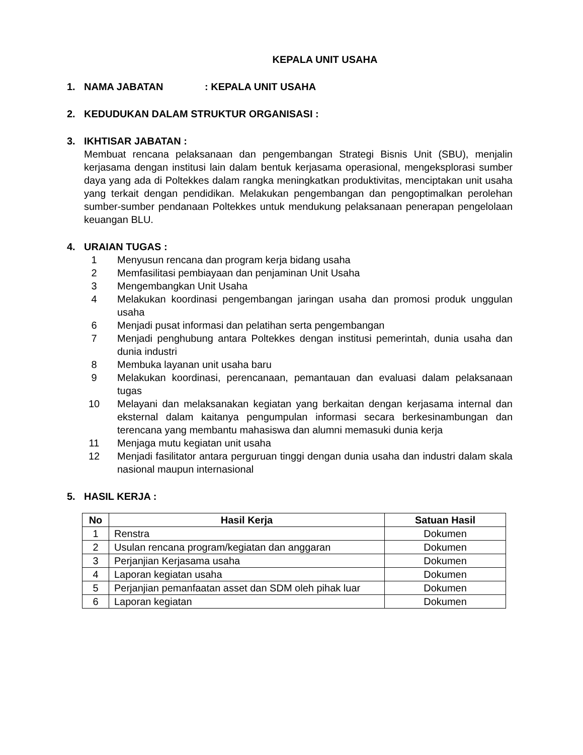KEPALA UNIT USAHA
1. NAMA JABATAN: KEPALA UNIT USAHA
2. KEDUDUKAN DALAM STRUKTUR ORGANISASI :
3. IKHTISAR JABATAN :
Membuat rencana pelaksanaan dan pengembangan Strategi Bisnis Unit (SBU), menjalin kerjasama dengan institusi lain dalam bentuk kerjasama operasional, mengeksplorasi sumber daya yang ada di Poltekkes dalam rangka meningkatkan produktivitas, menciptakan unit usaha yang terkait dengan pendidikan. Melakukan pengembangan dan pengoptimalkan perolehan sumber-sumber pendanaan Poltekkes untuk mendukung pelaksanaan penerapan pengelolaan keuangan BLU.
4. URAIAN TUGAS :
1 Menyusun rencana dan program kerja bidang usaha
2 Memfasilitasi pembiayaan dan penjaminan Unit Usaha
3 Mengembangkan Unit Usaha
4 Melakukan koordinasi pengembangan jaringan usaha dan promosi produk unggulan usaha
6 Menjadi pusat informasi dan pelatihan serta pengembangan
7 Menjadi penghubung antara Poltekkes dengan institusi pemerintah, dunia usaha dan dunia industri
8 Membuka layanan unit usaha baru
9 Melakukan koordinasi, perencanaan, pemantauan dan evaluasi dalam pelaksanaan tugas
10 Melayani dan melaksanakan kegiatan yang berkaitan dengan kerjasama internal dan eksternal dalam kaitanya pengumpulan informasi secara berkesinambungan dan terencana yang membantu mahasiswa dan alumni memasuki dunia kerja
11 Menjaga mutu kegiatan unit usaha
12 Menjadi fasilitator antara perguruan tinggi dengan dunia usaha dan industri dalam skala nasional maupun internasional
5. HASIL KERJA :
| No | Hasil Kerja | Satuan Hasil |
| --- | --- | --- |
| 1 | Renstra | Dokumen |
| 2 | Usulan rencana program/kegiatan dan anggaran | Dokumen |
| 3 | Perjanjian Kerjasama usaha | Dokumen |
| 4 | Laporan kegiatan usaha | Dokumen |
| 5 | Perjanjian pemanfaatan asset dan SDM oleh pihak luar | Dokumen |
| 6 | Laporan kegiatan | Dokumen |